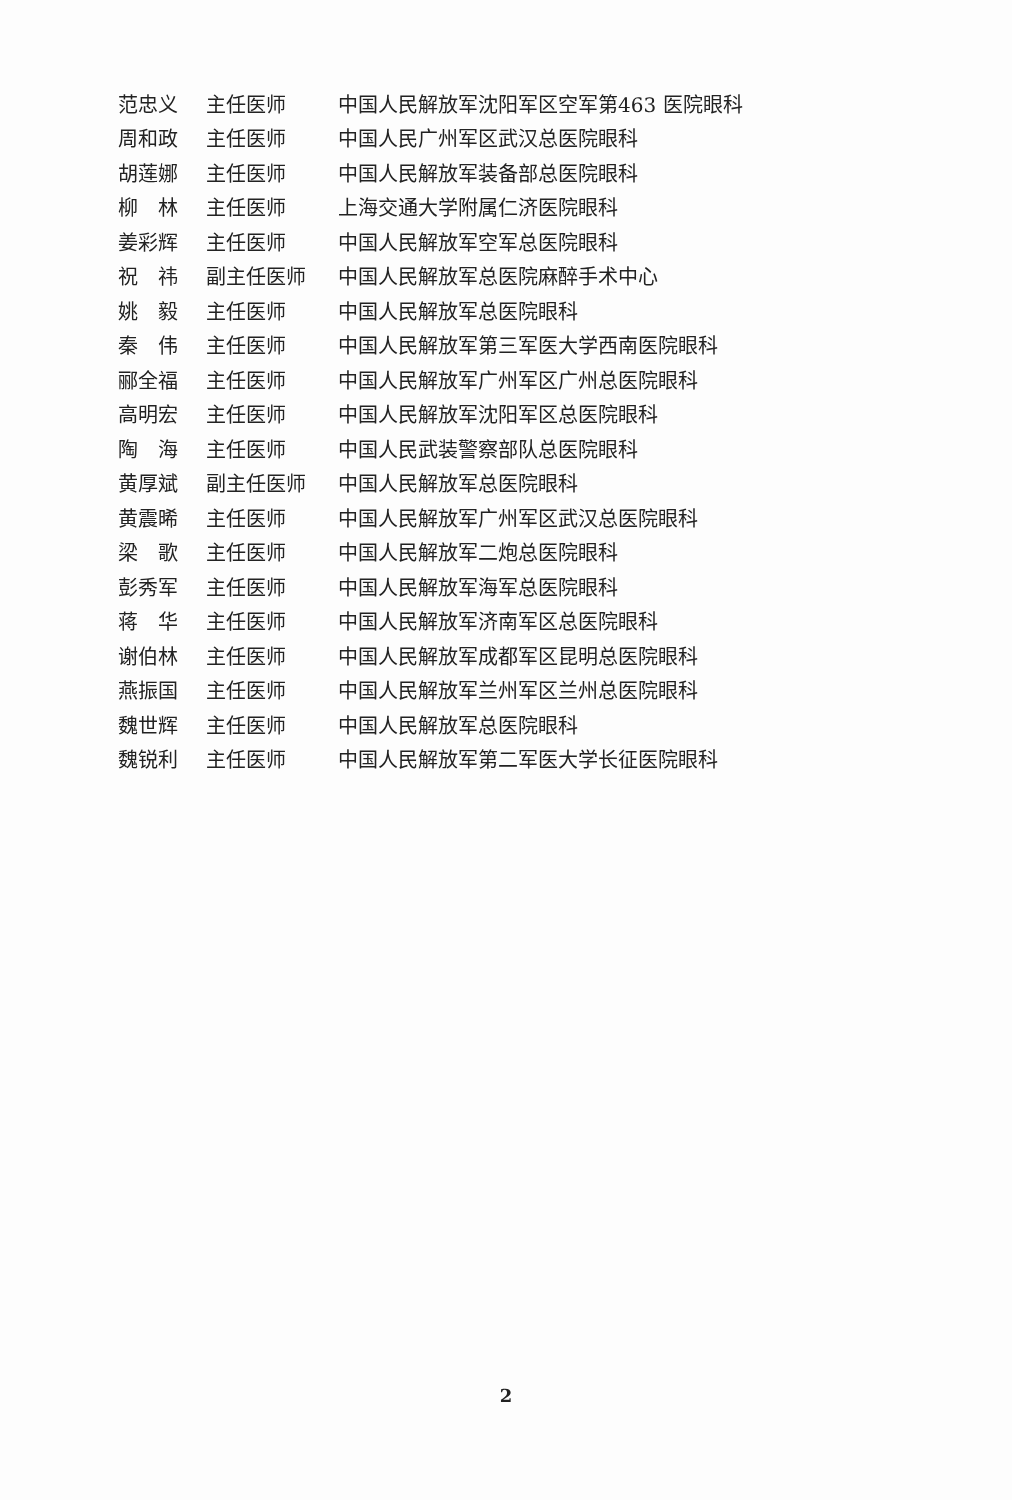| 范忠义 | 主任医师 | 中国人民解放军沈阳军区空军第463 医院眼科 |
| 周和政 | 主任医师 | 中国人民广州军区武汉总医院眼科 |
| 胡莲娜 | 主任医师 | 中国人民解放军装备部总医院眼科 |
| 柳 林 | 主任医师 | 上海交通大学附属仁济医院眼科 |
| 姜彩辉 | 主任医师 | 中国人民解放军空军总医院眼科 |
| 祝 祎 | 副主任医师 | 中国人民解放军总医院麻醉手术中心 |
| 姚 毅 | 主任医师 | 中国人民解放军总医院眼科 |
| 秦 伟 | 主任医师 | 中国人民解放军第三军医大学西南医院眼科 |
| 郦全福 | 主任医师 | 中国人民解放军广州军区广州总医院眼科 |
| 高明宏 | 主任医师 | 中国人民解放军沈阳军区总医院眼科 |
| 陶 海 | 主任医师 | 中国人民武装警察部队总医院眼科 |
| 黄厚斌 | 副主任医师 | 中国人民解放军总医院眼科 |
| 黄震晞 | 主任医师 | 中国人民解放军广州军区武汉总医院眼科 |
| 梁 歌 | 主任医师 | 中国人民解放军二炮总医院眼科 |
| 彭秀军 | 主任医师 | 中国人民解放军海军总医院眼科 |
| 蒋 华 | 主任医师 | 中国人民解放军济南军区总医院眼科 |
| 谢伯林 | 主任医师 | 中国人民解放军成都军区昆明总医院眼科 |
| 燕振国 | 主任医师 | 中国人民解放军兰州军区兰州总医院眼科 |
| 魏世辉 | 主任医师 | 中国人民解放军总医院眼科 |
| 魏锐利 | 主任医师 | 中国人民解放军第二军医大学长征医院眼科 |
2